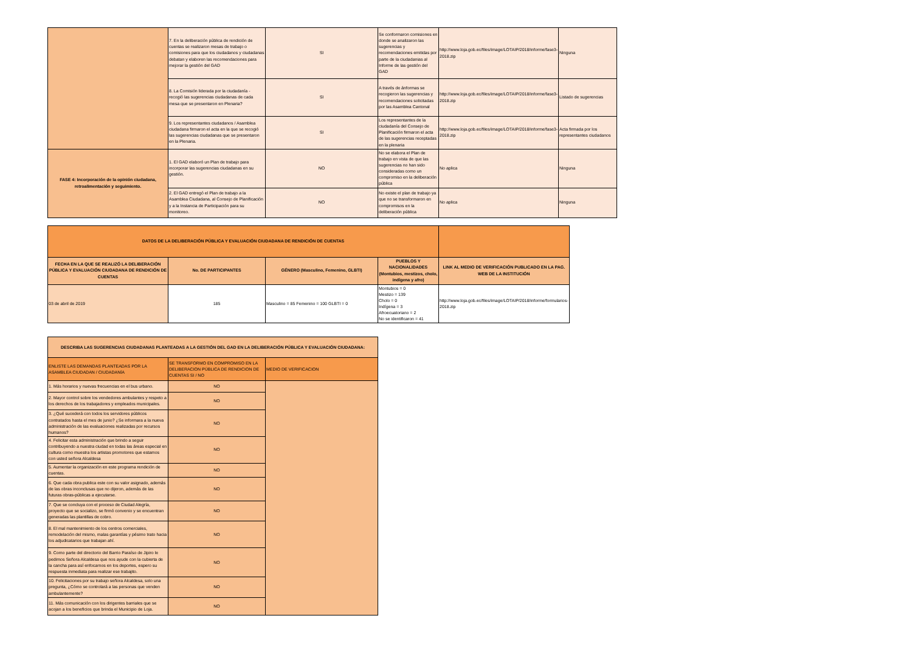| | 7. En la deliberación pública de rendición de cuentas se realizaron mesas de trabajo o comisiones para que los ciudadanos y ciudadanas debatan y elaboren las recomendaciones para mejorar la gestión del GAD | SI | Se conformaron comisiones en donde se analizaron las sugerencias y recomendaciones emitidas por parte de la ciudadanias al Informe de las gestión del GAD | http://www.loja.gob.ec/files/image/LOTAIP/2018/informe/fase3-2018.zip | Ninguna |
| | 8. La Comisión liderada por la ciudadanía - recogió las sugerencias ciudadanas de cada mesa que se presentaron en Plenaria? | SI | A través de ánformas se recogieron las sugerencias y recomendaciones solicitadas por las Asamblea Cantonal | http://www.loja.gob.ec/files/image/LOTAIP/2018/informe/fase3-2018.zip | Listado de sugerencias |
| | 9. Los representantes ciudadanos / Asamblea ciudadana firmaron el acta en la que se recogió las sugerencias ciudadanas que se presentaron en la Plenaria. | SI | Los representantes de la ciudadanía del Consejo de Planificación firmaron el acta de las sugerencias receptadas en la plenaria | http://www.loja.gob.ec/files/image/LOTAIP/2018/informe/fase3-2018.zip | Acta firmada por los representantes ciudadanos |
| FASE 4: Incorporación de la opinión ciudadana, retroalimentación y seguimiento. | 1. El GAD elaboró un Plan de trabajo para incorporar las sugerencias ciudadanas en su gestión. | NO | No se elabora el Plan de trabajo en vista de que las sugerencias no han sido consideradas como un compromiso en la deliberación pública | No aplica | Ninguna |
| | 2. El GAD entregó el Plan de trabajo a la Asamblea Ciudadana, al Consejo de Planificación y a la Instancia de Participación para su monitoreo. | NO | No existe el plan de trabajo ya que no se transformaron en compromisos en la deliberación pública | No aplica | Ninguna |
| DATOS DE LA DELIBERACIÓN PÚBLICA Y EVALUACIÓN CIUDADANA DE RENDICIÓN DE CUENTAS | | | | |
| --- | --- | --- | --- | --- |
| FECHA EN LA QUE SE REALIZÓ LA DELIBERACIÓN PÚBLICA Y EVALUACIÓN CIUDADANA DE RENDICIÓN DE CUENTAS | No. DE PARTICIPANTES | GÉNERO (Masculino, Femenino, GLBTI) | PUEBLOS Y NACIONALIDADES (Montubios, mestizos, cholo, indígena y afro) | LINK AL MEDIO DE VERIFICACIÓN PUBLICADO EN LA PAG. WEB DE LA INSTITUCIÓN |
| 03 de abril de 2019 | 185 | Masculino = 85 Femenino = 100 GLBTI = 0 | Montubios = 0 Mestizo = 139 Cholo = 0 Indígena = 3 Afroecuatoriano = 2 No se identificaron = 41 | http://www.loja.gob.ec/files/image/LOTAIP/2018/informe/formularios-2018.zip |
| DESCRIBA LAS SUGERENCIAS CIUDADANAS PLANTEADAS A LA GESTIÓN DEL GAD EN LA DELIBERACIÓN PÚBLICA Y EVALUACIÓN CIUDADANA: | | |
| --- | --- | --- |
| ENLISTE LAS DEMANDAS PLANTEADAS POR LA ASAMBLEA CIUDADAN / CIUDADANÍA | SE TRANSFORMO EN COMPROMISO EN LA DELIBERACION PÚBLICA DE RENDICION DE CUENTAS SI / NO | MEDIO DE VERIFICACION |
| 1. Más horarios y nuevas frecuencias en el bus urbano. | NO | |
| 2. Mayor control sobre los vendedores ambulantes y respeto a los derechos de los trabajadores y empleados municipales. | NO | |
| 3. ¿Qué sucederá con todos los servidores públicos contratados hasta el mes de junio? ¿Se informara a la nueva administración de las evaluaciones realizadas por recursos humanos? | NO | |
| 4. Felicitar esta administración que brindo a seguir contribuyendo a nuestra ciudad en todas las áreas especial en cultura como muestra los artistas promotores que estamos con usted señora Alcaldesa | NO | |
| 5. Aumentar la organización en este programa rendición de cuentas. | NO | |
| 6. Que cada obra publica este con su valor asignado, además de las obras inconclusas que no dijeron, además de las futuras obras-públicas a ejecutarse. | NO | |
| 7. Que se concluya con el proceso de Ciudad Alegría, proyecto que se socializo, se firmó convenio y se encuentran generadas las plantillas de cobro. | NO | |
| 8. El mal mantenimiento de los centros comerciales, remodelación del mismo, malas garantías y pésimo trato hacia los adjudicatarios que trabajan ahí. | NO | |
| 9. Como parte del directorio del Barrio Paraíso de Jipiro le pedimos Señora Alcaldesa que nos ayude con la cubierta de la cancha para así enfocarnos en los deportes, espero su respuesta inmediata para realizar ese trabajito. | NO | |
| 10. Felicitaciones por su trabajo señora Alcaldesa, solo una pregunta, ¿Cómo se controlará a las personas que venden ambulantemente? | NO | |
| 11. Más comunicación con los dirigentes barriales que se acojan a los beneficios que brinda el Municipio de Loja. | NO | |